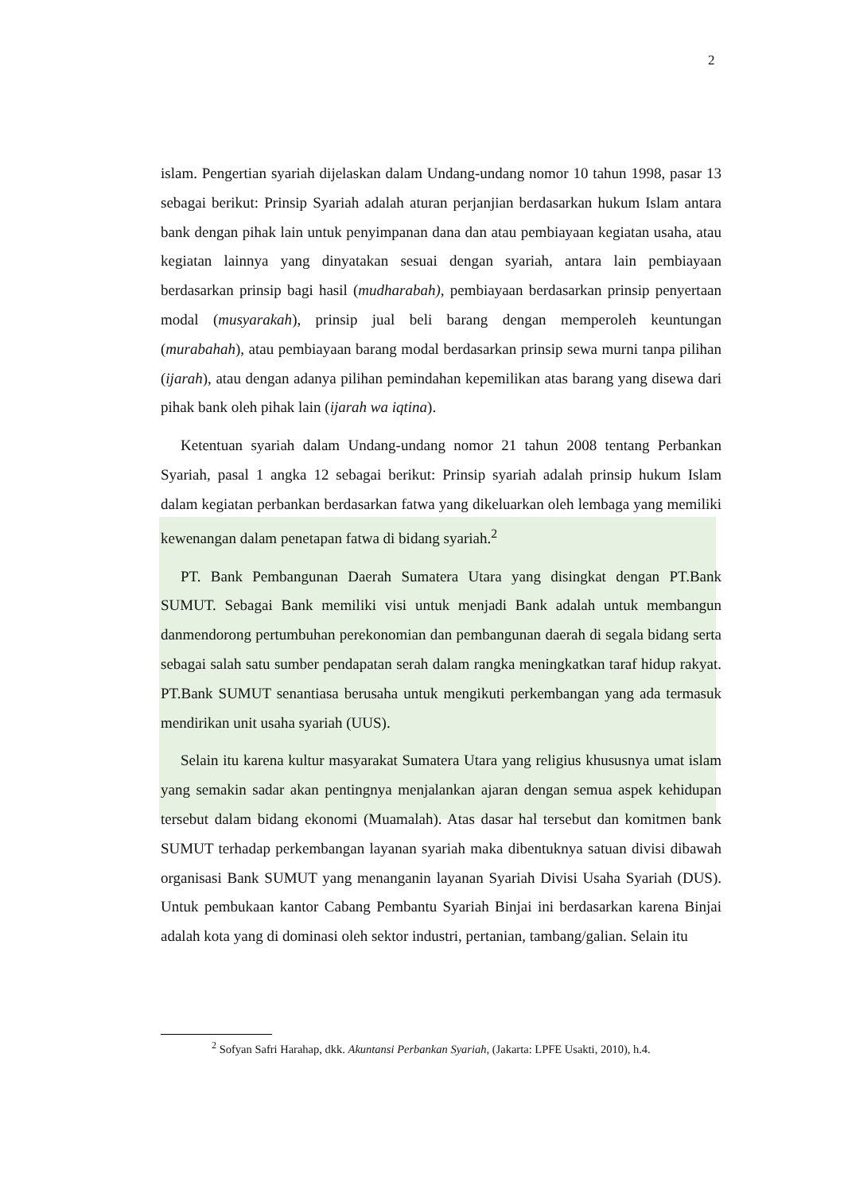2
islam. Pengertian syariah dijelaskan dalam Undang-undang nomor 10 tahun 1998, pasar 13 sebagai berikut: Prinsip Syariah adalah aturan perjanjian berdasarkan hukum Islam antara bank dengan pihak lain untuk penyimpanan dana dan atau pembiayaan kegiatan usaha, atau kegiatan lainnya yang dinyatakan sesuai dengan syariah, antara lain pembiayaan berdasarkan prinsip bagi hasil (mudharabah), pembiayaan berdasarkan prinsip penyertaan modal (musyarakah), prinsip jual beli barang dengan memperoleh keuntungan (murabahah), atau pembiayaan barang modal berdasarkan prinsip sewa murni tanpa pilihan (ijarah), atau dengan adanya pilihan pemindahan kepemilikan atas barang yang disewa dari pihak bank oleh pihak lain (ijarah wa iqtina).
Ketentuan syariah dalam Undang-undang nomor 21 tahun 2008 tentang Perbankan Syariah, pasal 1 angka 12 sebagai berikut: Prinsip syariah adalah prinsip hukum Islam dalam kegiatan perbankan berdasarkan fatwa yang dikeluarkan oleh lembaga yang memiliki kewenangan dalam penetapan fatwa di bidang syariah.<sup>2</sup>
PT. Bank Pembangunan Daerah Sumatera Utara yang disingkat dengan PT.Bank SUMUT. Sebagai Bank memiliki visi untuk menjadi Bank adalah untuk membangun danmendorong pertumbuhan perekonomian dan pembangunan daerah di segala bidang serta sebagai salah satu sumber pendapatan serah dalam rangka meningkatkan taraf hidup rakyat. PT.Bank SUMUT senantiasa berusaha untuk mengikuti perkembangan yang ada termasuk mendirikan unit usaha syariah (UUS).
Selain itu karena kultur masyarakat Sumatera Utara yang religius khususnya umat islam yang semakin sadar akan pentingnya menjalankan ajaran dengan semua aspek kehidupan tersebut dalam bidang ekonomi (Muamalah). Atas dasar hal tersebut dan komitmen bank SUMUT terhadap perkembangan layanan syariah maka dibentuknya satuan divisi dibawah organisasi Bank SUMUT yang menanganin layanan Syariah Divisi Usaha Syariah (DUS). Untuk pembukaan kantor Cabang Pembantu Syariah Binjai ini berdasarkan karena Binjai adalah kota yang di dominasi oleh sektor industri, pertanian, tambang/galian. Selain itu
<sup>2</sup> Sofyan Safri Harahap, dkk. Akuntansi Perbankan Syariah, (Jakarta: LPFE Usakti, 2010), h.4.